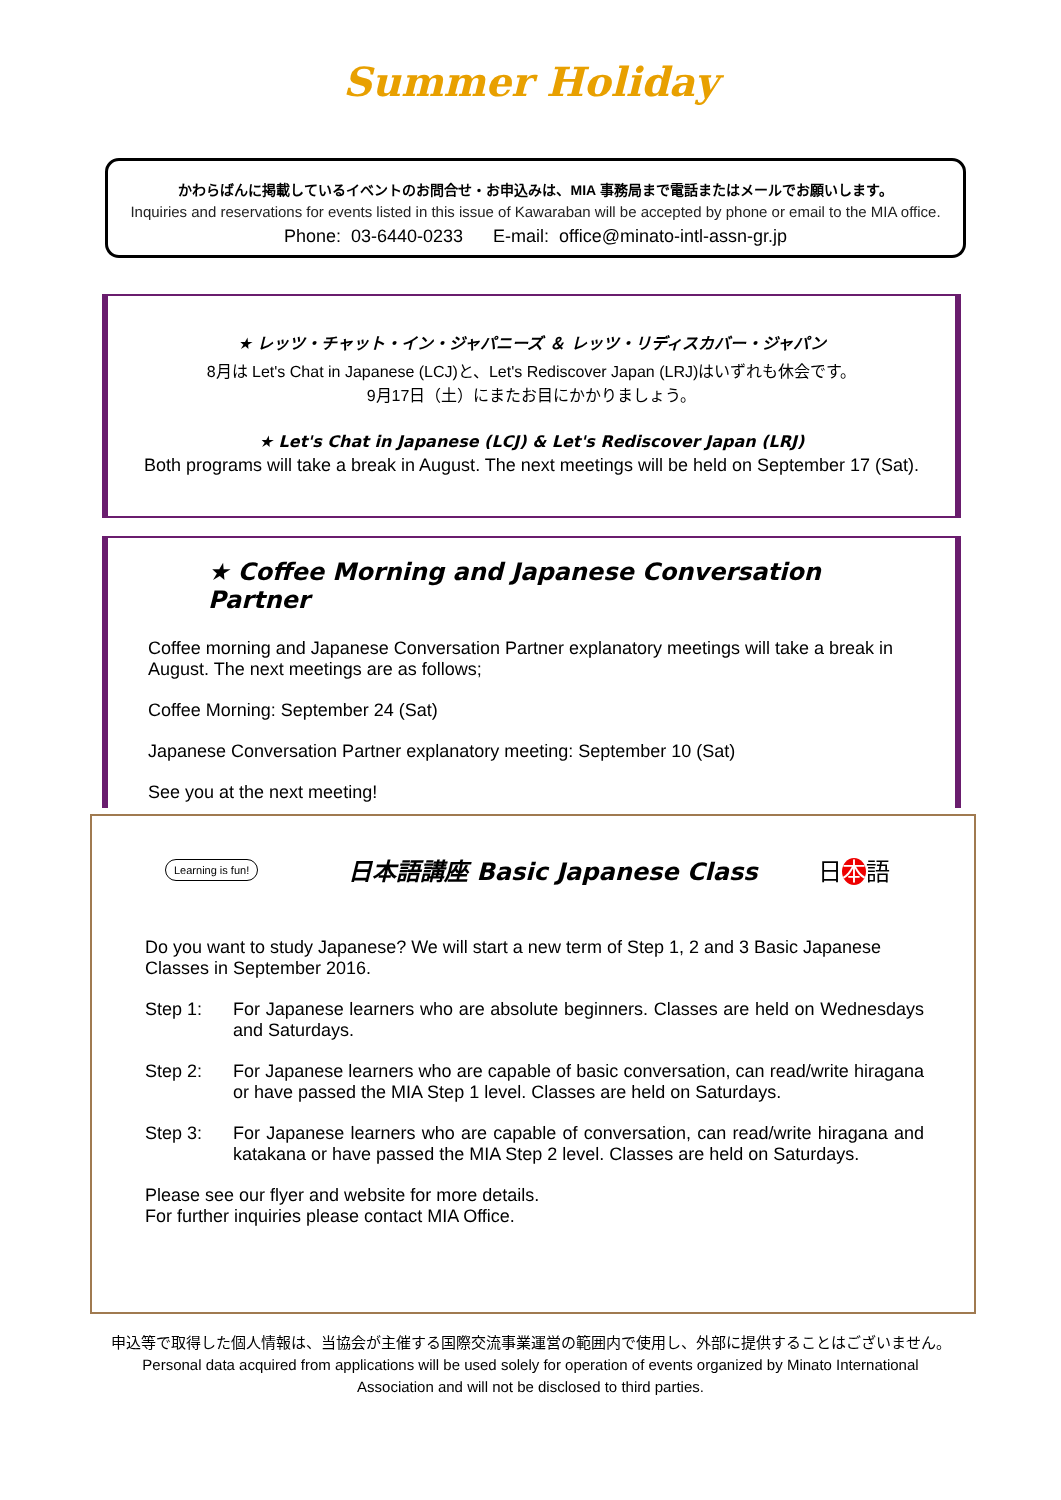Summer Holiday
かわらばんに掲載しているイベントのお問合せ・お申込みは、MIA 事務局まで電話またはメールでお願いします。
Inquiries and reservations for events listed in this issue of Kawaraban will be accepted by phone or email to the MIA office.
Phone: 03-6440-0233 E-mail: office@minato-intl-assn-gr.jp
★ レッツ・チャット・イン・ジャパニーズ ＆ レッツ・リディスカバー・ジャパン
8月は Let's Chat in Japanese (LCJ)と、Let's Rediscover Japan (LRJ)はいずれも休会です。
9月17日（土）にまたお目にかかりましょう。
★ Let's Chat in Japanese (LCJ) & Let's Rediscover Japan (LRJ)
Both programs will take a break in August. The next meetings will be held on September 17 (Sat).
★ Coffee Morning and Japanese Conversation Partner
Coffee morning and Japanese Conversation Partner explanatory meetings will take a break in August. The next meetings are as follows;
Coffee Morning: September 24 (Sat)
Japanese Conversation Partner explanatory meeting: September 10 (Sat)
See you at the next meeting!
Learning is fun!
日本語講座 Basic Japanese Class 日本語
Do you want to study Japanese? We will start a new term of Step 1, 2 and 3 Basic Japanese Classes in September 2016.
Step 1: For Japanese learners who are absolute beginners. Classes are held on Wednesdays and Saturdays.
Step 2: For Japanese learners who are capable of basic conversation, can read/write hiragana or have passed the MIA Step 1 level. Classes are held on Saturdays.
Step 3: For Japanese learners who are capable of conversation, can read/write hiragana and katakana or have passed the MIA Step 2 level. Classes are held on Saturdays.
Please see our flyer and website for more details.
For further inquiries please contact MIA Office.
申込等で取得した個人情報は、当協会が主催する国際交流事業運営の範囲内で使用し、外部に提供することはございません。
Personal data acquired from applications will be used solely for operation of events organized by Minato International
Association and will not be disclosed to third parties.